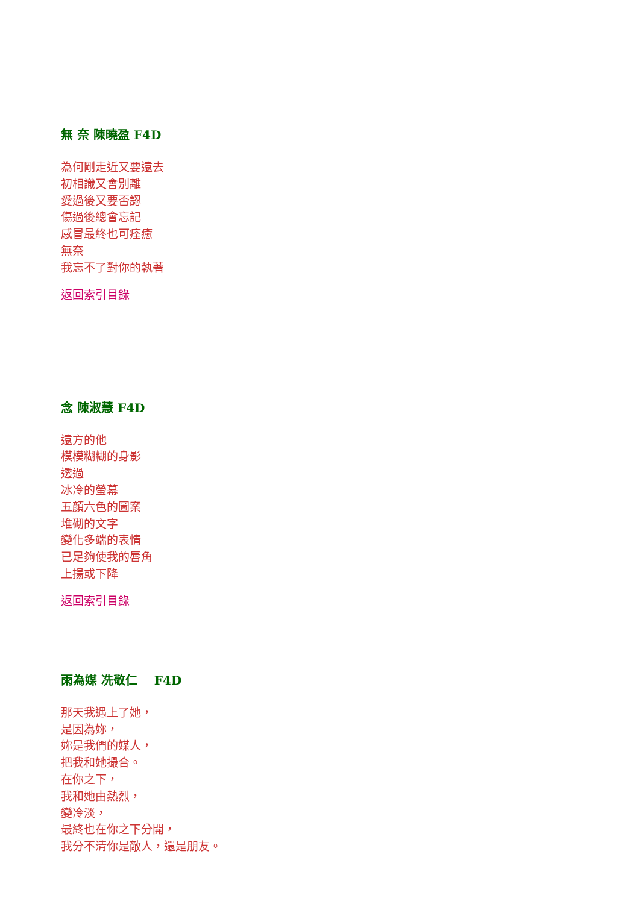無 奈 陳曉盈 F4D
為何剛走近又要遠去
初相識又會別離
愛過後又要否認
傷過後總會忘記
感冒最終也可痊癒
無奈
我忘不了對你的執著
返回索引目錄
念 陳淑慧 F4D
遠方的他
模模糊糊的身影
透過
冰冷的螢幕
五顏六色的圖案
堆砌的文字
變化多端的表情
已足夠使我的唇角
上揚或下降
返回索引目錄
雨為媒 冼敬仁 F4D
那天我遇上了她，
是因為妳，
妳是我們的媒人，
把我和她撮合。
在你之下，
我和她由熱烈，
變冷淡，
最終也在你之下分開，
我分不清你是敵人，還是朋友。